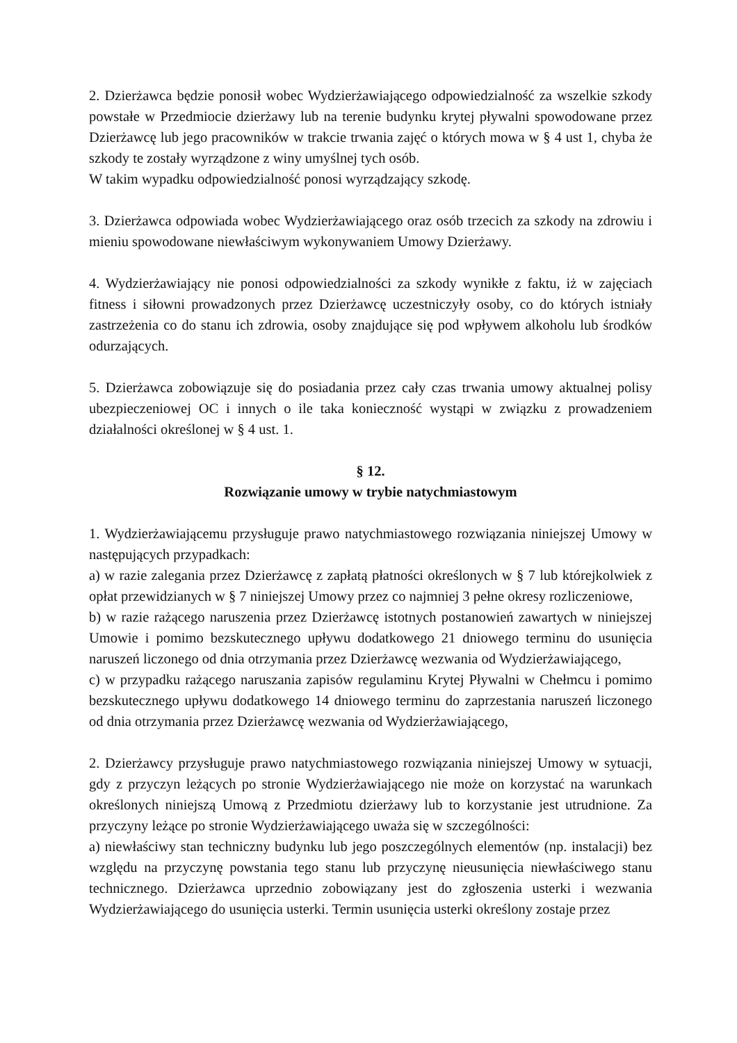2. Dzierżawca będzie ponosił wobec Wydzierżawiającego odpowiedzialność za wszelkie szkody powstałe w Przedmiocie dzierżawy lub na terenie budynku krytej pływalni spowodowane przez Dzierżawcę lub jego pracowników w trakcie trwania zajęć o których mowa w § 4 ust 1, chyba że szkody te zostały wyrządzone z winy umyślnej tych osób.
W takim wypadku odpowiedzialność ponosi wyrządzający szkodę.
3. Dzierżawca odpowiada wobec Wydzierżawiającego oraz osób trzecich za szkody na zdrowiu i mieniu spowodowane niewłaściwym wykonywaniem Umowy Dzierżawy.
4. Wydzierżawiający nie ponosi odpowiedzialności za szkody wynikłe z faktu, iż w zajęciach fitness i siłowni prowadzonych przez Dzierżawcę uczestniczyły osoby, co do których istniały zastrzeżenia co do stanu ich zdrowia, osoby znajdujące się pod wpływem alkoholu lub środków odurzających.
5. Dzierżawca zobowiązuje się do posiadania przez cały czas trwania umowy aktualnej polisy ubezpieczeniowej OC i innych o ile taka konieczność wystąpi w związku z prowadzeniem działalności określonej w § 4 ust. 1.
§ 12.
Rozwiązanie umowy w trybie natychmiastowym
1. Wydzierżawiającemu przysługuje prawo natychmiastowego rozwiązania niniejszej Umowy w następujących przypadkach:
a) w razie zalegania przez Dzierżawcę z zapłatą płatności określonych w § 7 lub którejkolwiek z opłat przewidzianych w § 7 niniejszej Umowy przez co najmniej 3 pełne okresy rozliczeniowe,
b) w razie rażącego naruszenia przez Dzierżawcę istotnych postanowień zawartych w niniejszej Umowie i pomimo bezskutecznego upływu dodatkowego 21 dniowego terminu do usunięcia naruszeń liczonego od dnia otrzymania przez Dzierżawcę wezwania od Wydzierżawiającego,
c) w przypadku rażącego naruszania zapisów regulaminu Krytej Pływalni w Chełmcu i pomimo bezskutecznego upływu dodatkowego 14 dniowego terminu do zaprzestania naruszeń liczonego od dnia otrzymania przez Dzierżawcę wezwania od Wydzierżawiającego,
2. Dzierżawcy przysługuje prawo natychmiastowego rozwiązania niniejszej Umowy w sytuacji, gdy z przyczyn leżących po stronie Wydzierżawiającego nie może on korzystać na warunkach określonych niniejszą Umową z Przedmiotu dzierżawy lub to korzystanie jest utrudnione. Za przyczyny leżące po stronie Wydzierżawiającego uważa się w szczególności:
a) niewłaściwy stan techniczny budynku lub jego poszczególnych elementów (np. instalacji) bez względu na przyczynę powstania tego stanu lub przyczynę nieusunięcia niewłaściwego stanu technicznego. Dzierżawca uprzednio zobowiązany jest do zgłoszenia usterki i wezwania Wydzierżawiającego do usunięcia usterki. Termin usunięcia usterki określony zostaje przez